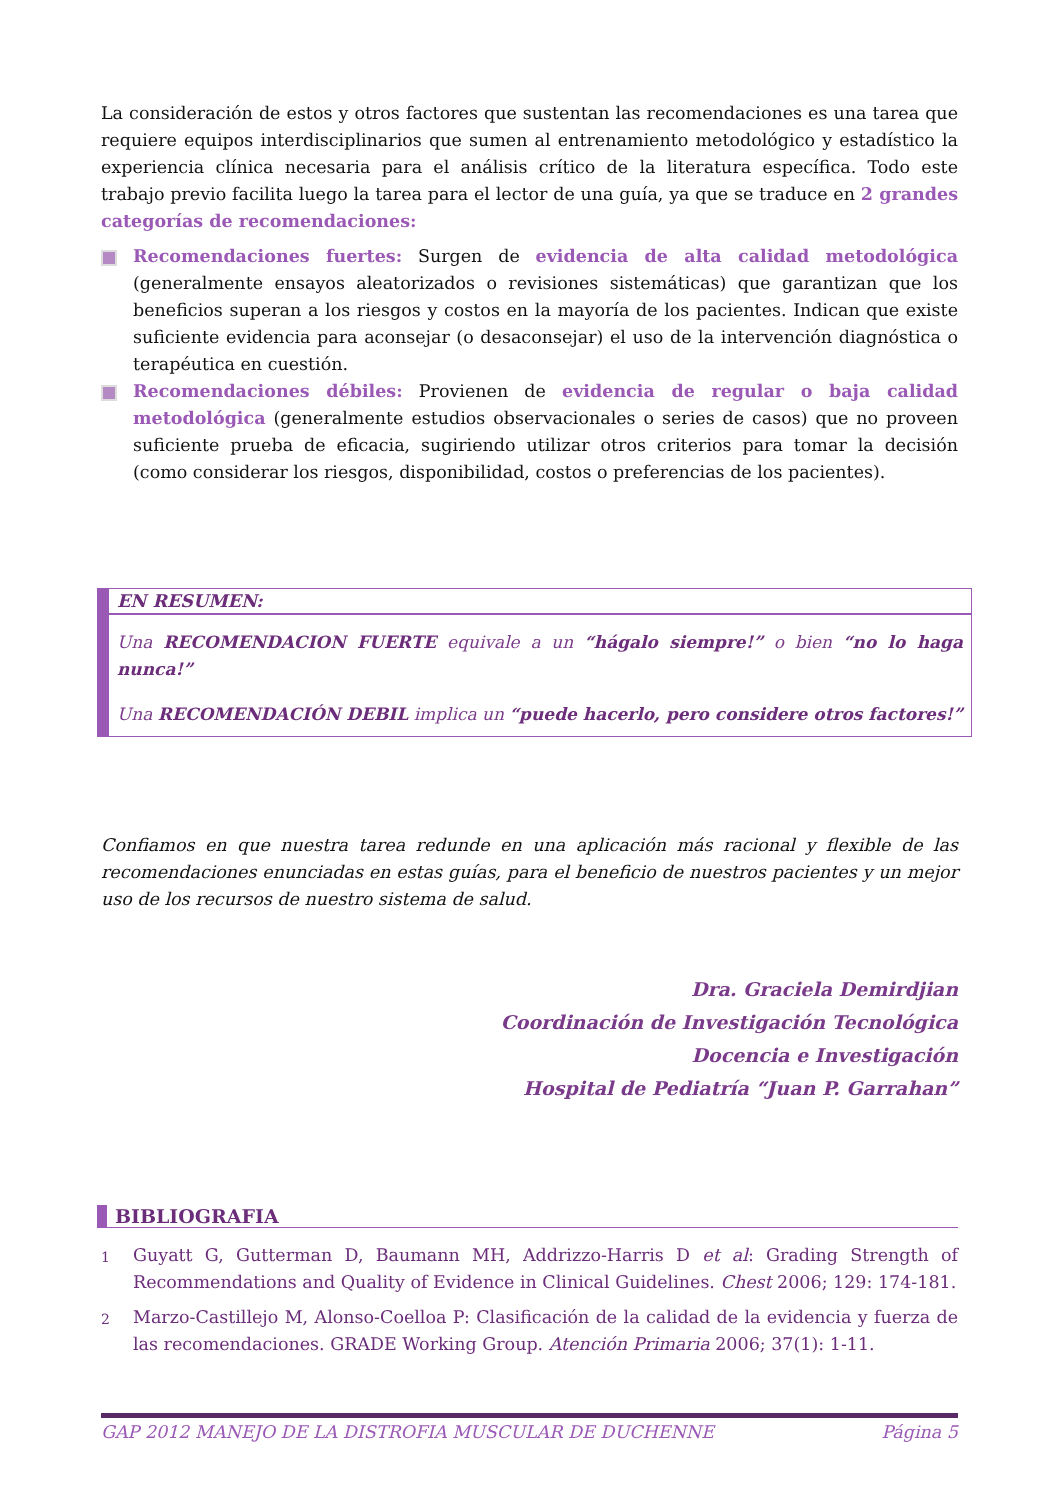La consideración de estos y otros factores que sustentan las recomendaciones es una tarea que requiere equipos interdisciplinarios que sumen al entrenamiento metodológico y estadístico la experiencia clínica necesaria para el análisis crítico de la literatura específica. Todo este trabajo previo facilita luego la tarea para el lector de una guía, ya que se traduce en 2 grandes categorías de recomendaciones:
Recomendaciones fuertes: Surgen de evidencia de alta calidad metodológica (generalmente ensayos aleatorizados o revisiones sistemáticas) que garantizan que los beneficios superan a los riesgos y costos en la mayoría de los pacientes. Indican que existe suficiente evidencia para aconsejar (o desaconsejar) el uso de la intervención diagnóstica o terapéutica en cuestión.
Recomendaciones débiles: Provienen de evidencia de regular o baja calidad metodológica (generalmente estudios observacionales o series de casos) que no proveen suficiente prueba de eficacia, sugiriendo utilizar otros criterios para tomar la decisión (como considerar los riesgos, disponibilidad, costos o preferencias de los pacientes).
EN RESUMEN:
Una RECOMENDACION FUERTE equivale a un “hágalo siempre!” o bien “no lo haga nunca!”
Una RECOMENDACIÓN DEBIL implica un “puede hacerlo, pero considere otros factores!”
Confiamos en que nuestra tarea redunde en una aplicación más racional y flexible de las recomendaciones enunciadas en estas guías, para el beneficio de nuestros pacientes y un mejor uso de los recursos de nuestro sistema de salud.
Dra. Graciela Demirdjian
Coordinación de Investigación Tecnológica
Docencia e Investigación
Hospital de Pediatría “Juan P. Garrahan”
BIBLIOGRAFIA
1
Guyatt G, Gutterman D, Baumann MH, Addrizzo-Harris D et al: Grading Strength of Recommendations and Quality of Evidence in Clinical Guidelines. Chest 2006; 129: 174-181.
2
Marzo-Castillejo M, Alonso-Coelloa P: Clasificación de la calidad de la evidencia y fuerza de las recomendaciones. GRADE Working Group. Atención Primaria 2006; 37(1): 1-11.
GAP 2012 MANEJO DE LA DISTROFIA MUSCULAR DE DUCHENNE Página 5